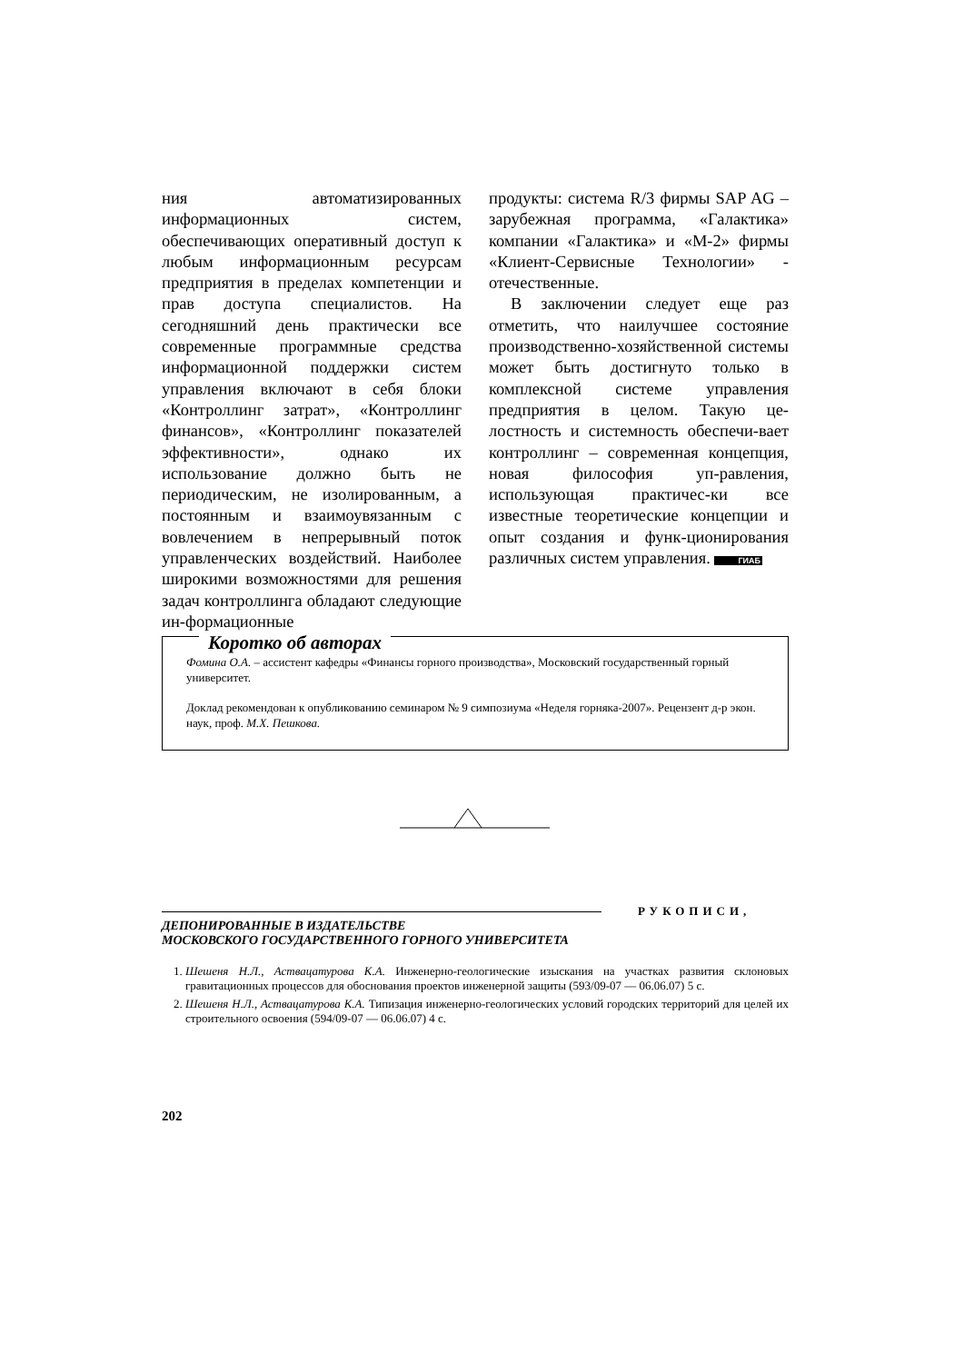ния автоматизированных информационных систем, обеспечивающих оперативный доступ к любым информационным ресурсам предприятия в пределах компетенции и прав доступа специалистов. На сегодняшний день практически все современные программные средства информационной поддержки систем управления включают в себя блоки «Контроллинг затрат», «Контроллинг финансов», «Контроллинг показателей эффективности», однако их использование должно быть не периодическим, не изолированным, а постоянным и взаимоувязанным с вовлечением в непрерывный поток управленческих воздействий. Наиболее широкими возможностями для решения задач контроллинга обладают следующие ин-формационные
продукты: система R/3 фирмы SAP AG – зарубежная программа, «Галактика» компании «Галактика» и «М-2» фирмы «Клиент-Сервисные Технологии» - отечественные.
В заключении следует еще раз отметить, что наилучшее состояние производственно-хозяйственной системы может быть достигнуто только в комплексной системе управления предприятия в целом. Такую це-лостность и системность обеспечи-вает контроллинг – современная концепция, новая философия уп-равления, использующая практичес-ки все известные теоретические концепции и опыт создания и функ-ционирования различных систем управления. ГИАБ
Коротко об авторах
Фомина О.А. – ассистент кафедры «Финансы горного производства», Московский государственный горный университет.
Доклад рекомендован к опубликованию семинаром № 9 симпозиума «Неделя горняка-2007». Рецензент д-р экон. наук, проф. М.Х. Пешкова.
РУКОПИСИ,
ДЕПОНИРОВАННЫЕ В ИЗДАТЕЛЬСТВЕ
МОСКОВСКОГО ГОСУДАРСТВЕННОГО ГОРНОГО УНИВЕРСИТЕТА
1. Шешеня Н.Л., Аствацатурова К.А. Инженерно-геологические изыскания на участках развития склоновых гравитационных процессов для обоснования проектов инженерной защиты (593/09-07 — 06.06.07) 5 с.
2. Шешеня Н.Л., Аствацатурова К.А. Типизация инженерно-геологических условий городских территорий для целей их строительного освоения (594/09-07 — 06.06.07) 4 с.
202